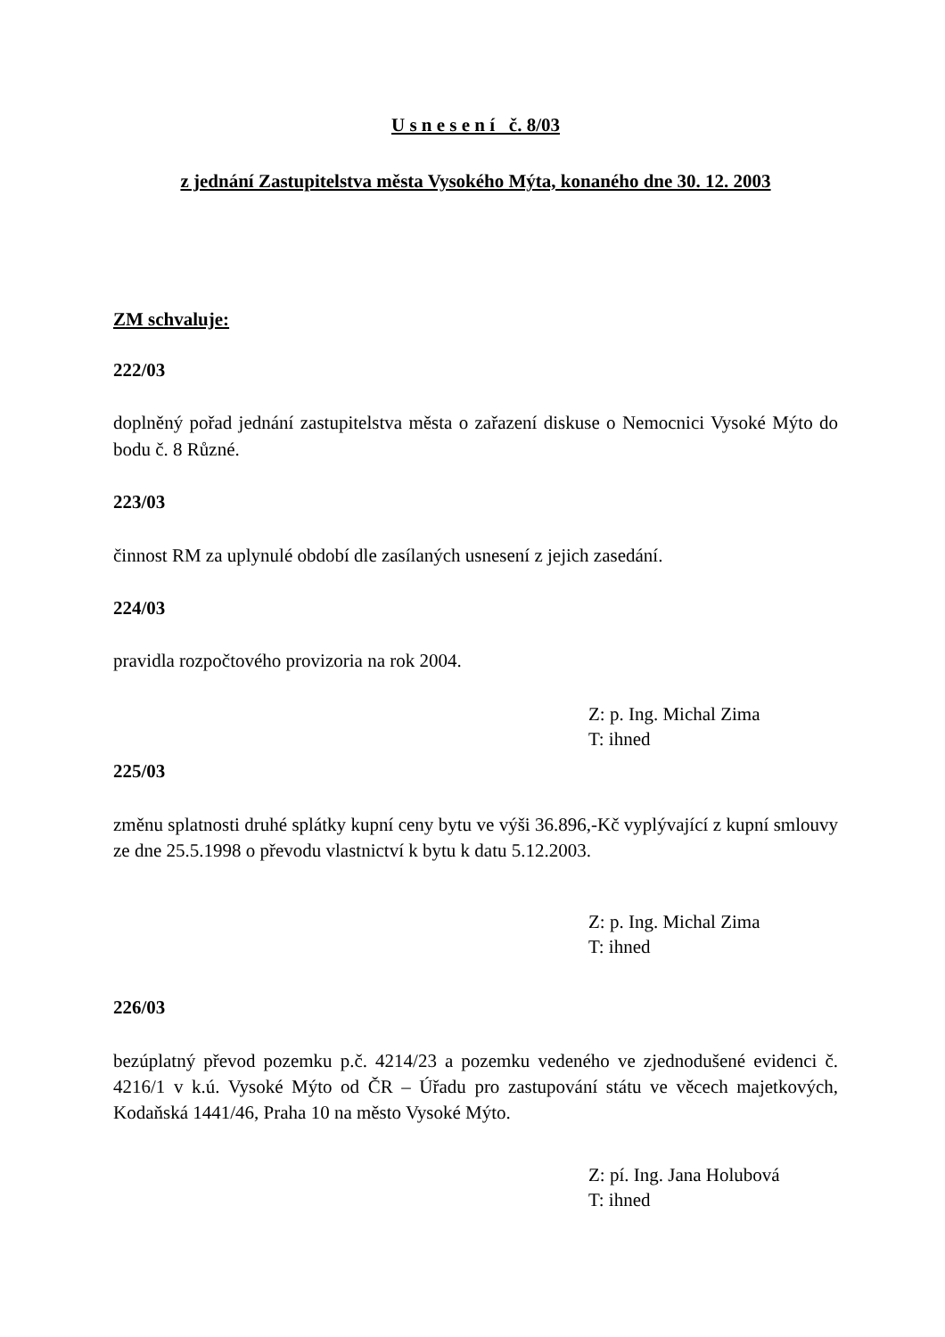U s n e s e n í č. 8/03
z jednání Zastupitelstva města Vysokého Mýta, konaného dne 30. 12. 2003
ZM schvaluje:
222/03
doplněný pořad jednání zastupitelstva města o zařazení diskuse o Nemocnici Vysoké Mýto do bodu č. 8 Různé.
223/03
činnost RM za uplynulé období dle zasílaných usnesení z jejich zasedání.
224/03
pravidla rozpočtového provizoria na rok 2004.
Z: p. Ing. Michal Zima
T: ihned
225/03
změnu splatnosti druhé splátky kupní ceny bytu ve výši 36.896,-Kč vyplývající z kupní smlouvy ze dne 25.5.1998 o převodu vlastnictví k bytu k datu 5.12.2003.
Z: p. Ing. Michal Zima
T: ihned
226/03
bezúplatný převod pozemku p.č. 4214/23 a pozemku vedeného ve zjednodušené evidenci č. 4216/1 v k.ú. Vysoké Mýto od ČR – Úřadu pro zastupování státu ve věcech majetkových, Kodaňská 1441/46, Praha 10 na město Vysoké Mýto.
Z: pí. Ing. Jana Holubová
T: ihned